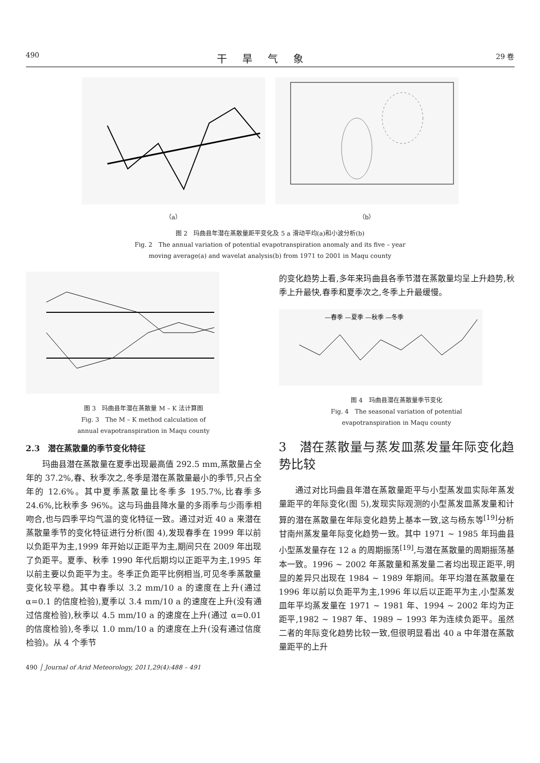490 干旱气象 29 卷
（a） （b）
图 2　玛曲县年潜在蒸散量距平变化及 5 a 滑动平均(a)和小波分析(b)
Fig. 2　The annual variation of potential evapotranspiration anomaly and its five – year
moving average(a) and wavelat analysis(b) from 1971 to 2001 in Maqu county
图 3　玛曲县年潜在蒸散量 M – K 法计算图
Fig. 3　The M – K method calculation of
annual evapotranspiration in Maqu county
2.3　潜在蒸散量的季节变化特征
玛曲县潜在蒸散量在夏季出现最高值 292.5 mm,蒸散量占全年的 37.2%,春、秋季次之,冬季是潜在蒸散量最小的季节,只占全年的 12.6%。其中夏季蒸散量比冬季多 195.7%,比春季多 24.6%,比秋季多 96%。这与玛曲县降水量的多雨季与少雨季相吻合,也与四季平均气温的变化特征一致。通过对近 40 a 来潜在蒸散量季节的变化特征进行分析(图 4),发现春季在 1999 年以前以负距平为主,1999 年开始以正距平为主,期间只在 2009 年出现了负距平。夏季、秋季 1990 年代后期均以正距平为主,1995 年以前主要以负距平为主。冬季正负距平比例相当,可见冬季蒸散量变化较平稳。其中春季以 3.2 mm/10 a 的速度在上升(通过 α=0.1 的信度检验),夏季以 3.4 mm/10 a 的速度在上升(没有通过信度检验),秋季以 4.5 mm/10 a 的速度在上升(通过 α=0.01 的信度检验),冬季以 1.0 mm/10 a 的速度在上升(没有通过信度检验)。从 4 个季节
的变化趋势上看,多年来玛曲县各季节潜在蒸散量均呈上升趋势,秋季上升最快,春季和夏季次之,冬季上升最缓慢。
—春季 —夏季 —秋季 —冬季
图 4　玛曲县潜在蒸散量季节变化
Fig. 4　The seasonal variation of potential
evapotranspiration in Maqu county
3　潜在蒸散量与蒸发皿蒸发量年际变化趋势比较
通过对比玛曲县年潜在蒸散量距平与小型蒸发皿实际年蒸发量距平的年际变化(图 5),发现实际观测的小型蒸发皿蒸发量和计算的潜在蒸散量在年际变化趋势上基本一致,这与杨东等<sup>[19]</sup>分析甘南州蒸发量年际变化趋势一致。其中 1971 ~ 1985 年玛曲县小型蒸发量存在 12 a 的周期振荡<sup>[19]</sup>,与潜在蒸散量的周期振荡基本一致。1996 ~ 2002 年蒸散量和蒸发量二者均出现正距平,明显的差异只出现在 1984 ~ 1989 年期间。年平均潜在蒸散量在 1996 年以前以负距平为主,1996 年以后以正距平为主,小型蒸发皿年平均蒸发量在 1971 ~ 1981 年、1994 ~ 2002 年均为正距平,1982 ~ 1987 年、1989 ~ 1993 年为连续负距平。虽然二者的年际变化趋势比较一致,但很明显看出 40 a 中年潜在蒸散量距平的上升
490 │ Journal of Arid Meteorology, 2011,29(4):488 – 491